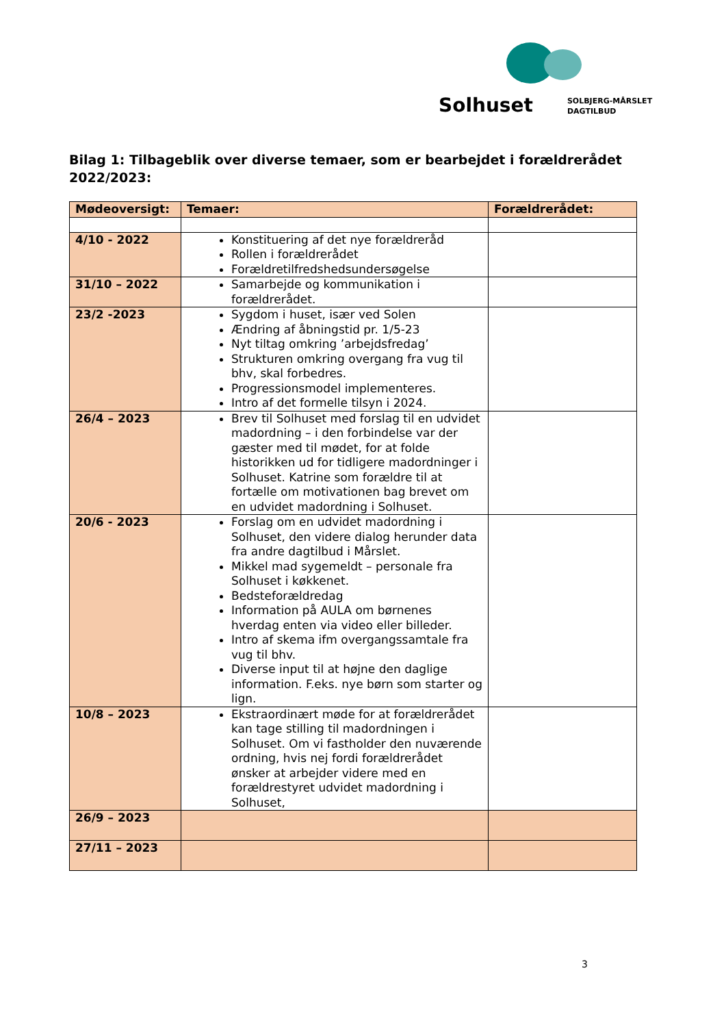Solhuset SOLBJERG-MÅRSLET
DAGTILBUD
Bilag 1: Tilbageblik over diverse temaer, som er bearbejdet i forældrerådet 2022/2023:
| Mødeoversigt: | Temaer: | Forældrerådet: |
| --- | --- | --- |
| 4/10 - 2022 | Konstituering af det nye forældreråd Rollen i forældrerådet Forældretilfredshedsundersøgelse | |
| 31/10 – 2022 | Samarbejde og kommunikation i forældrerådet. | |
| 23/2 -2023 | Sygdom i huset, især ved Solen Ændring af åbningstid pr. 1/5-23 Nyt tiltag omkring ’arbejdsfredag’ Strukturen omkring overgang fra vug til bhv, skal forbedres. Progressionsmodel implementeres. Intro af det formelle tilsyn i 2024. | |
| 26/4 – 2023 | Brev til Solhuset med forslag til en udvidet madordning – i den forbindelse var der gæster med til mødet, for at folde historikken ud for tidligere madordninger i Solhuset. Katrine som forældre til at fortælle om motivationen bag brevet om en udvidet madordning i Solhuset. | |
| 20/6 - 2023 | Forslag om en udvidet madordning i Solhuset, den videre dialog herunder data fra andre dagtilbud i Mårslet. Mikkel mad sygemeldt – personale fra Solhuset i køkkenet. Bedsteforældredag Information på AULA om børnenes hverdag enten via video eller billeder. Intro af skema ifm overgangssamtale fra vug til bhv. Diverse input til at højne den daglige information. F.eks. nye børn som starter og lign. | |
| 10/8 – 2023 | Ekstraordinært møde for at forældrerådet kan tage stilling til madordningen i Solhuset. Om vi fastholder den nuværende ordning, hvis nej fordi forældrerådet ønsker at arbejder videre med en forældrestyret udvidet madordning i Solhuset, | |
| 26/9 – 2023 | | |
| 27/11 – 2023 | | |
3